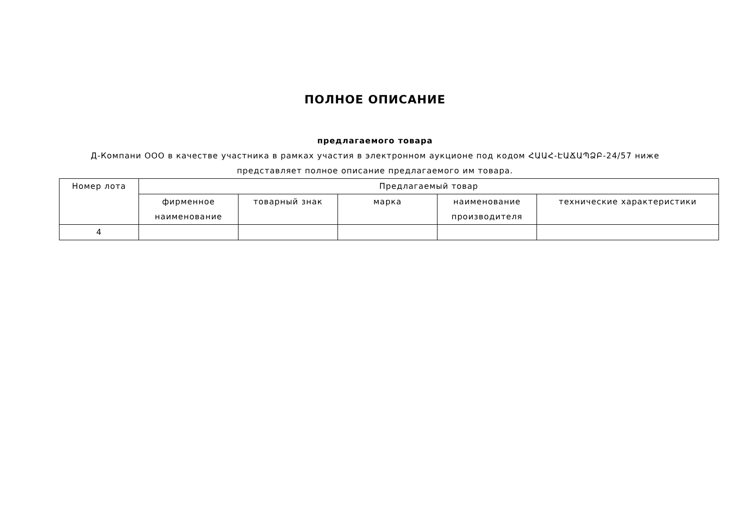ПОЛНОЕ ОПИСАНИЕ
предлагаемого товара
Д-Компани ООО в качестве участника в рамках участия в электронном аукционе под кодом ՀԱԱՀ-ԷԱՃԱՊՁԲ-24/57 ниже представляет полное описание предлагаемого им товара.
| Номер лота | Предлагаемый товар | | | | |
| --- | --- | --- | --- | --- | --- |
| | фирменное наименование | товарный знак | марка | наименование производителя | технические характеристики |
| 4 | | | | | |